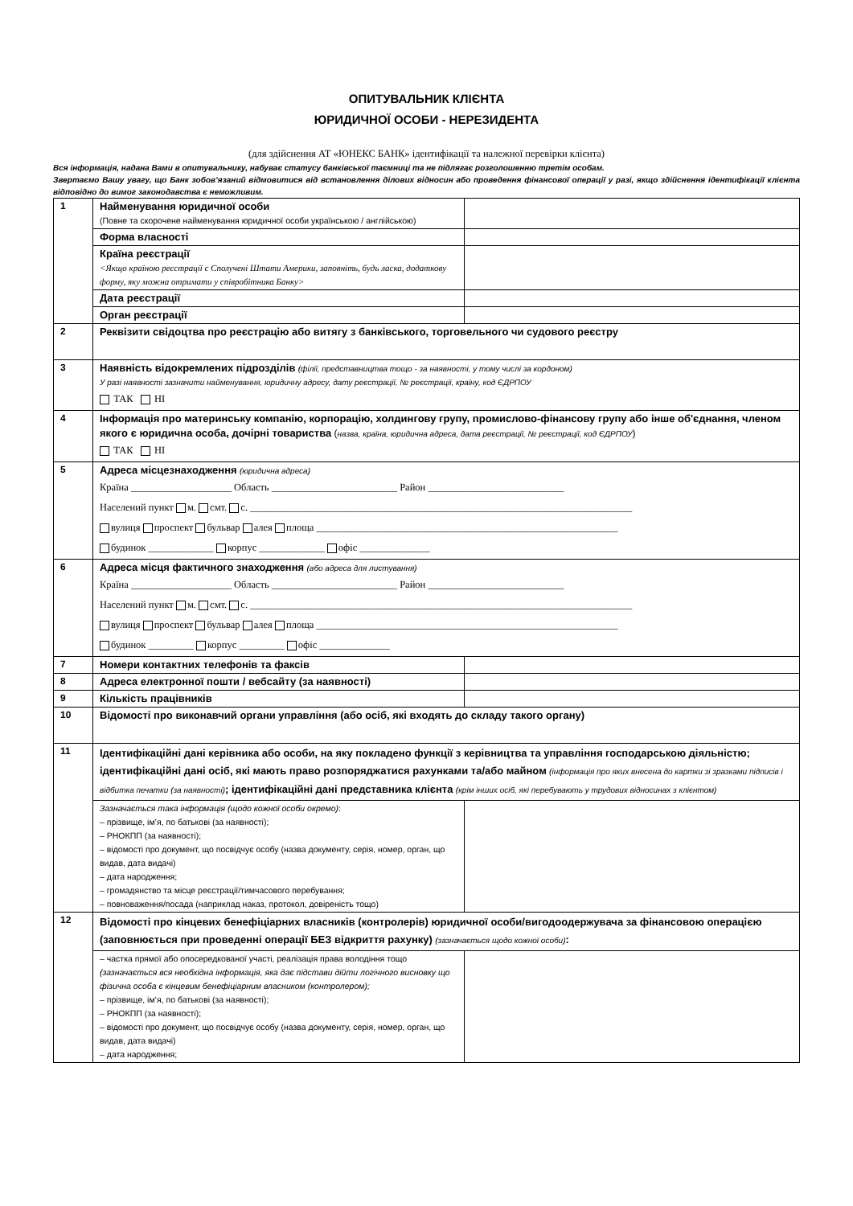ОПИТУВАЛЬНИК КЛІЄНТА
ЮРИДИЧНОЇ ОСОБИ - НЕРЕЗИДЕНТА
(для здійснення АТ «ЮНЕКС БАНК» ідентифікації та належної перевірки клієнта)
Вся інформація, надана Вами в опитувальнику, набуває статусу банківської таємниці та не підлягає розголошенню третім особам.
Звертаємо Вашу увагу, що Банк зобов’язаний відмовитися від встановлення ділових відносин або проведення фінансової операції у разі, якщо здійснення ідентифікації клієнта відповідно до вимог законодавства є неможливим.
| 1 | Найменування юридичної особи (Повне та скорочене найменування юридичної особи українською / англійською) | |
| | Форма власності | |
| | Країна реєстрації <Якщо країною реєстрації є Сполучені Штати Америки, заповніть, будь ласка, додаткову форму, яку можна отримати у співробітника Банку> | |
| | Дата реєстрації | |
| | Орган реєстрації | |
| 2 | Реквізити свідоцтва про реєстрацію або витягу з банківського, торговельного чи судового реєстру | |
| 3 | Наявність відокремлених підрозділів (філії, представництва тощо - за наявності, у тому числі за кордоном) У разі наявності зазначити найменування, юридичну адресу, дату реєстрації, № реєстрації, країну, код ЄДРПОУ ТАК НІ | |
| 4 | Інформація про материнську компанію, корпорацію, холдингову групу, промислово-фінансову групу або інше об'єднання, членом якого є юридична особа, дочірні товариства ( назва, країна, юридична адреса, дата реєстрації, № реєстрації, код ЄДРПОУ ) ТАК НІ | |
| 5 | Адреса місцезнаходження (юридична адреса) Країна ____________________ Область _________________________ Район ___________________________ Населений пункт м. смт. с. ____________________________________________________________________________ вулиця проспект бульвар алея площа ____________________________________________________________ будинок _____________ корпус _____________ офіс ______________ | |
| 6 | Адреса місця фактичного знаходження (або адреса для листування) Країна ____________________ Область _________________________ Район ___________________________ Населений пункт м. смт. с. ____________________________________________________________________________ вулиця проспект бульвар алея площа ____________________________________________________________ будинок _________ корпус _________ офіс ______________ | |
| 7 | Номери контактних телефонів та факсів | |
| 8 | Адреса електронної пошти / вебсайту (за наявності) | |
| 9 | Кількість працівників | |
| 10 | Відомості про виконавчий органи управління (або осіб, які входять до складу такого органу) | |
| 11 | Ідентифікаційні дані керівника або особи, на яку покладено функції з керівництва та управління господарською діяльністю; ідентифікаційні дані осіб, які мають право розпоряджатися рахунками та/або майном (інформація про яких внесена до картки зі зразками підписів і відбитка печатки (за наявності) ; ідентифікаційні дані представника клієнта (крім інших осіб, які перебувають у трудових відносинах з клієнтом) | |
| | Зазначається така інформація (щодо кожної особи окремо) : – прізвище, ім’я, по батькові (за наявності); – РНОКПП (за наявності); – відомості про документ, що посвідчує особу (назва документу, серія, номер, орган, що видав, дата видачі) – дата народження; – громадянство та місце реєстрації/тимчасового перебування; – повноваження/посада (наприклад наказ, протокол, довіреність тощо) | |
| 12 | Відомості про кінцевих бенефіціарних власників (контролерів) юридичної особи/вигодоодержувача за фінансовою операцією (заповнюється при проведенні операції БЕЗ відкриття рахунку) (зазначається щодо кожної особи) : | |
| | – частка прямої або опосередкованої участі, реалізація права володіння тощо (зазначається вся необхідна інформація, яка дає підстави дійти логічного висновку що фізична особа є кінцевим бенефіціарним власником (контролером); – прізвище, ім’я, по батькові (за наявності); – РНОКПП (за наявності); – відомості про документ, що посвідчує особу (назва документу, серія, номер, орган, що видав, дата видачі) – дата народження; | |